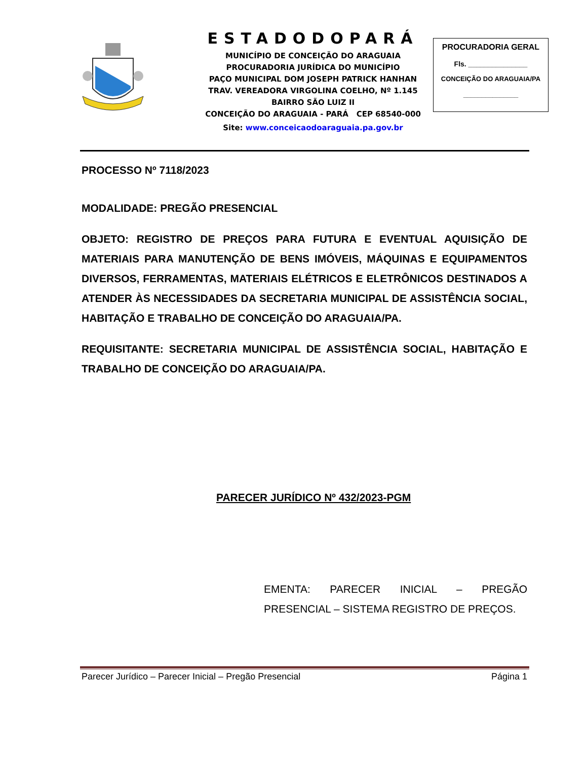ESTADODOPARÁ
MUNICÍPIO DE CONCEIÇÃO DO ARAGUAIA
PROCURADORIA JURÍDICA DO MUNICÍPIO
PAÇO MUNICIPAL DOM JOSEPH PATRICK HANHAN
TRAV. VEREADORA VIRGOLINA COELHO, Nº 1.145
BAIRRO SÃO LUIZ II
CONCEIÇÃO DO ARAGUAIA - PARÁ CEP 68540-000
Site: www.conceicaodoaraguaia.pa.gov.br
PROCURADORIA GERAL
Fls. _______________
CONCEIÇÃO DO ARAGUAIA/PA
_______________
PROCESSO Nº 7118/2023
MODALIDADE: PREGÃO PRESENCIAL
OBJETO: REGISTRO DE PREÇOS PARA FUTURA E EVENTUAL AQUISIÇÃO DE MATERIAIS PARA MANUTENÇÃO DE BENS IMÓVEIS, MÁQUINAS E EQUIPAMENTOS DIVERSOS, FERRAMENTAS, MATERIAIS ELÉTRICOS E ELETRÔNICOS DESTINADOS A ATENDER ÀS NECESSIDADES DA SECRETARIA MUNICIPAL DE ASSISTÊNCIA SOCIAL, HABITAÇÃO E TRABALHO DE CONCEIÇÃO DO ARAGUAIA/PA.
REQUISITANTE: SECRETARIA MUNICIPAL DE ASSISTÊNCIA SOCIAL, HABITAÇÃO E TRABALHO DE CONCEIÇÃO DO ARAGUAIA/PA.
PARECER JURÍDICO Nº 432/2023-PGM
EMENTA: PARECER INICIAL – PREGÃO PRESENCIAL – SISTEMA REGISTRO DE PREÇOS.
Parecer Jurídico – Parecer Inicial – Pregão Presencial Página 1